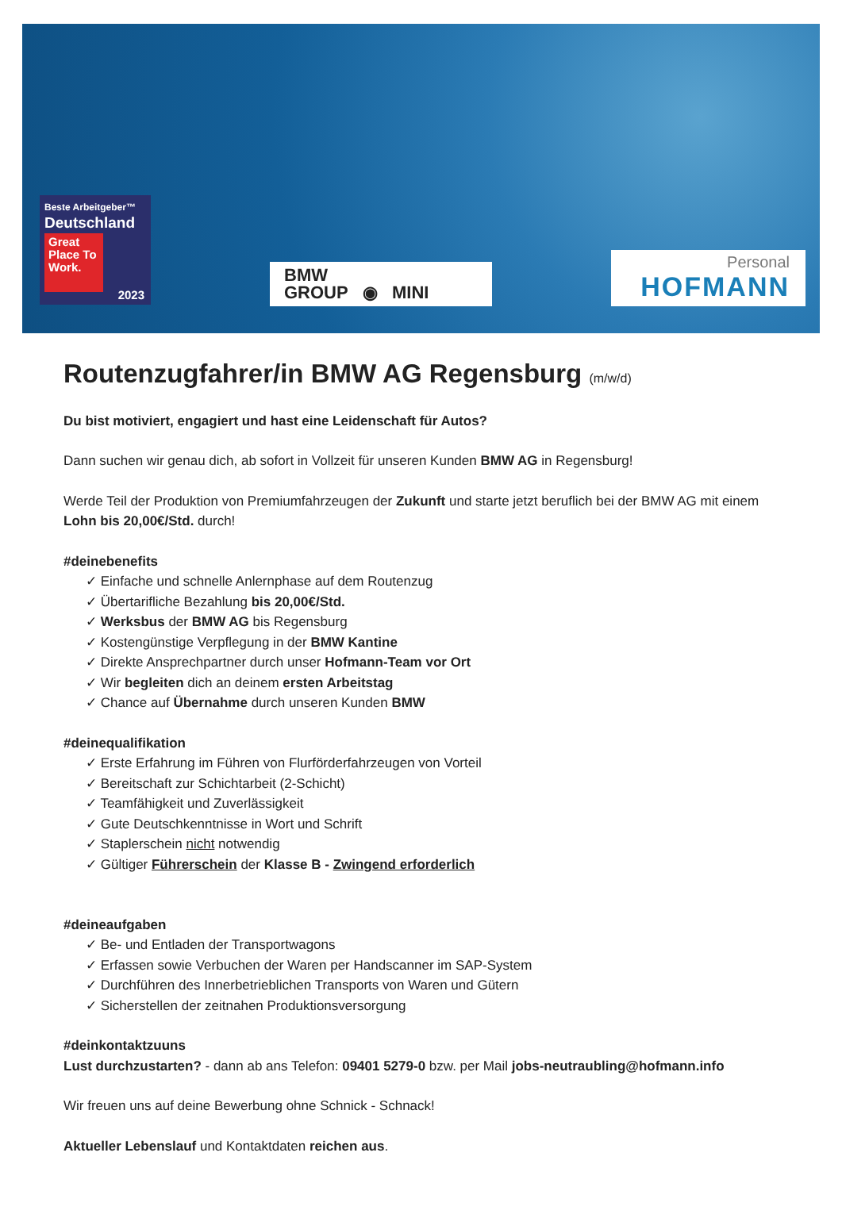Beste Arbeitgeber™
Deutschland
Great Place To Work.
2023
BMW
GROUP ◉ MINI
Personal
HOFMANN
Routenzugfahrer/in BMW AG Regensburg (m/w/d)
Du bist motiviert, engagiert und hast eine Leidenschaft für Autos?
Dann suchen wir genau dich, ab sofort in Vollzeit für unseren Kunden BMW AG in Regensburg!
Werde Teil der Produktion von Premiumfahrzeugen der Zukunft und starte jetzt beruflich bei der BMW AG mit einem Lohn bis 20,00€/Std. durch!
#deinebenefits
✓ Einfache und schnelle Anlernphase auf dem Routenzug
✓ Übertarifliche Bezahlung bis 20,00€/Std.
✓ Werksbus der BMW AG bis Regensburg
✓ Kostengünstige Verpflegung in der BMW Kantine
✓ Direkte Ansprechpartner durch unser Hofmann-Team vor Ort
✓ Wir begleiten dich an deinem ersten Arbeitstag
✓ Chance auf Übernahme durch unseren Kunden BMW
#deinequalifikation
✓ Erste Erfahrung im Führen von Flurförderfahrzeugen von Vorteil
✓ Bereitschaft zur Schichtarbeit (2-Schicht)
✓ Teamfähigkeit und Zuverlässigkeit
✓ Gute Deutschkenntnisse in Wort und Schrift
✓ Staplerschein nicht notwendig
✓ Gültiger Führerschein der Klasse B - Zwingend erforderlich
#deineaufgaben
✓ Be- und Entladen der Transportwagons
✓ Erfassen sowie Verbuchen der Waren per Handscanner im SAP-System
✓ Durchführen des Innerbetrieblichen Transports von Waren und Gütern
✓ Sicherstellen der zeitnahen Produktionsversorgung
#deinkontaktzuuns
Lust durchzustarten? - dann ab ans Telefon: 09401 5279-0 bzw. per Mail jobs-neutraubling@hofmann.info
Wir freuen uns auf deine Bewerbung ohne Schnick - Schnack!
Aktueller Lebenslauf und Kontaktdaten reichen aus.